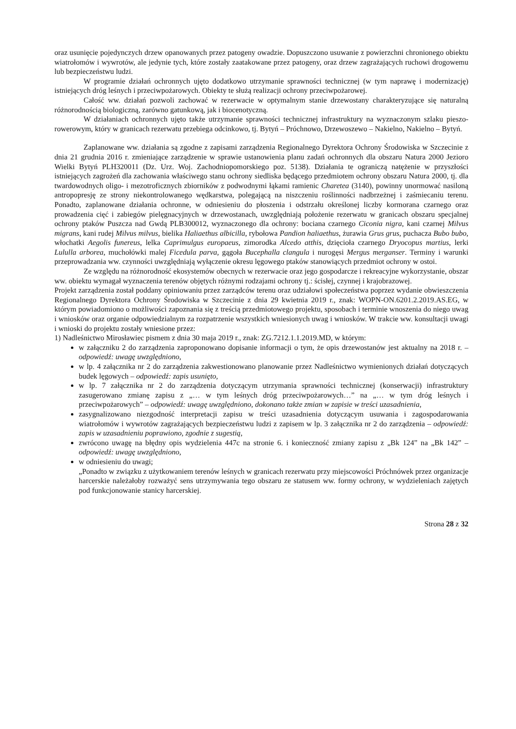oraz usunięcie pojedynczych drzew opanowanych przez patogeny owadzie. Dopuszczono usuwanie z powierzchni chronionego obiektu wiatrołomów i wywrotów, ale jedynie tych, które zostały zaatakowane przez patogeny, oraz drzew zagrażających ruchowi drogowemu lub bezpieczeństwu ludzi.
W programie działań ochronnych ujęto dodatkowo utrzymanie sprawności technicznej (w tym naprawę i modernizację) istniejących dróg leśnych i przeciwpożarowych. Obiekty te służą realizacji ochrony przeciwpożarowej.
Całość ww. działań pozwoli zachować w rezerwacie w optymalnym stanie drzewostany charakteryzujące się naturalną różnorodnością biologiczną, zarówno gatunkową, jak i biocenotyczną.
W działaniach ochronnych ujęto także utrzymanie sprawności technicznej infrastruktury na wyznaczonym szlaku pieszo-rowerowym, który w granicach rezerwatu przebiega odcinkowo, tj. Bytyń – Próchnowo, Drzewoszewo – Nakielno, Nakielno – Bytyń.
Zaplanowane ww. działania są zgodne z zapisami zarządzenia Regionalnego Dyrektora Ochrony Środowiska w Szczecinie z dnia 21 grudnia 2016 r. zmieniające zarządzenie w sprawie ustanowienia planu zadań ochronnych dla obszaru Natura 2000 Jezioro Wielki Bytyń PLH320011 (Dz. Urz. Woj. Zachodniopomorskiego poz. 5138). Działania te ograniczą natężenie w przyszłości istniejących zagrożeń dla zachowania właściwego stanu ochrony siedliska będącego przedmiotem ochrony obszaru Natura 2000, tj. dla twardowodnych oligo- i mezotroficznych zbiorników z podwodnymi łąkami ramienic Charetea (3140), powinny unormować nasiloną antropopresję ze strony niekontrolowanego wędkarstwa, polegającą na niszczeniu roślinności nadbrzeżnej i zaśmiecaniu terenu. Ponadto, zaplanowane działania ochronne, w odniesieniu do płoszenia i odstrzału określonej liczby kormorana czarnego oraz prowadzenia cięć i zabiegów pielęgnacyjnych w drzewostanach, uwzględniają położenie rezerwatu w granicach obszaru specjalnej ochrony ptaków Puszcza nad Gwdą PLB300012, wyznaczonego dla ochrony: bociana czarnego Ciconia nigra, kani czarnej Milvus migrans, kani rudej Milvus milvus, bielika Haliaethus albicilla, rybołowa Pandion haliaethus, żurawia Grus grus, puchacza Bubo bubo, włochatki Aegolis funereus, lelka Caprimulgus europaeus, zimorodka Alcedo atthis, dzięcioła czarnego Dryocopus martius, lerki Lululla arborea, muchołówki malej Ficedula parva, gągoła Bucephalla clangula i nurogęsi Mergus merganser. Terminy i warunki przeprowadzania ww. czynności uwzględniają wyłączenie okresu lęgowego ptaków stanowiących przedmiot ochrony w ostoi.
Ze względu na różnorodność ekosystemów obecnych w rezerwacie oraz jego gospodarcze i rekreacyjne wykorzystanie, obszar ww. obiektu wymagał wyznaczenia terenów objętych różnymi rodzajami ochrony tj.: ścisłej, czynnej i krajobrazowej.
Projekt zarządzenia został poddany opiniowaniu przez zarządców terenu oraz udziałowi społeczeństwa poprzez wydanie obwieszczenia Regionalnego Dyrektora Ochrony Środowiska w Szczecinie z dnia 29 kwietnia 2019 r., znak: WOPN-ON.6201.2.2019.AS.EG, w którym powiadomiono o możliwości zapoznania się z treścią przedmiotowego projektu, sposobach i terminie wnoszenia do niego uwag i wniosków oraz organie odpowiedzialnym za rozpatrzenie wszystkich wniesionych uwag i wniosków. W trakcie ww. konsultacji uwagi i wnioski do projektu zostały wniesione przez:
1) Nadleśnictwo Mirosławiec pismem z dnia 30 maja 2019 r., znak: ZG.7212.1.1.2019.MD, w którym:
w załączniku 2 do zarządzenia zaproponowano dopisanie informacji o tym, że opis drzewostanów jest aktualny na 2018 r. – odpowiedź: uwagę uwzględniono,
w lp. 4 załącznika nr 2 do zarządzenia zakwestionowano planowanie przez Nadleśnictwo wymienionych działań dotyczących budek lęgowych – odpowiedź: zapis usunięto,
w lp. 7 załącznika nr 2 do zarządzenia dotyczącym utrzymania sprawności technicznej (konserwacji) infrastruktury zasugerowano zmianę zapisu z „… w tym leśnych dróg przeciwpożarowych…” na „… w tym dróg leśnych i przeciwpożarowych” – odpowiedź: uwagę uwzględniono, dokonano także zmian w zapisie w treści uzasadnienia,
zasygnalizowano niezgodność interpretacji zapisu w treści uzasadnienia dotyczącym usuwania i zagospodarowania wiatrołomów i wywrotów zagrażających bezpieczeństwu ludzi z zapisem w lp. 3 załącznika nr 2 do zarządzenia – odpowiedź: zapis w uzasadnieniu poprawiono, zgodnie z sugestią,
zwrócono uwagę na błędny opis wydzielenia 447c na stronie 6. i konieczność zmiany zapisu z „Bk 124” na „Bk 142” – odpowiedź: uwagę uwzględniono,
w odniesieniu do uwagi;
„Ponadto w związku z użytkowaniem terenów leśnych w granicach rezerwatu przy miejscowości Próchnówek przez organizacje harcerskie należałoby rozważyć sens utrzymywania tego obszaru ze statusem ww. formy ochrony, w wydzieleniach zajętych pod funkcjonowanie stanicy harcerskiej.
Strona 28 z 32